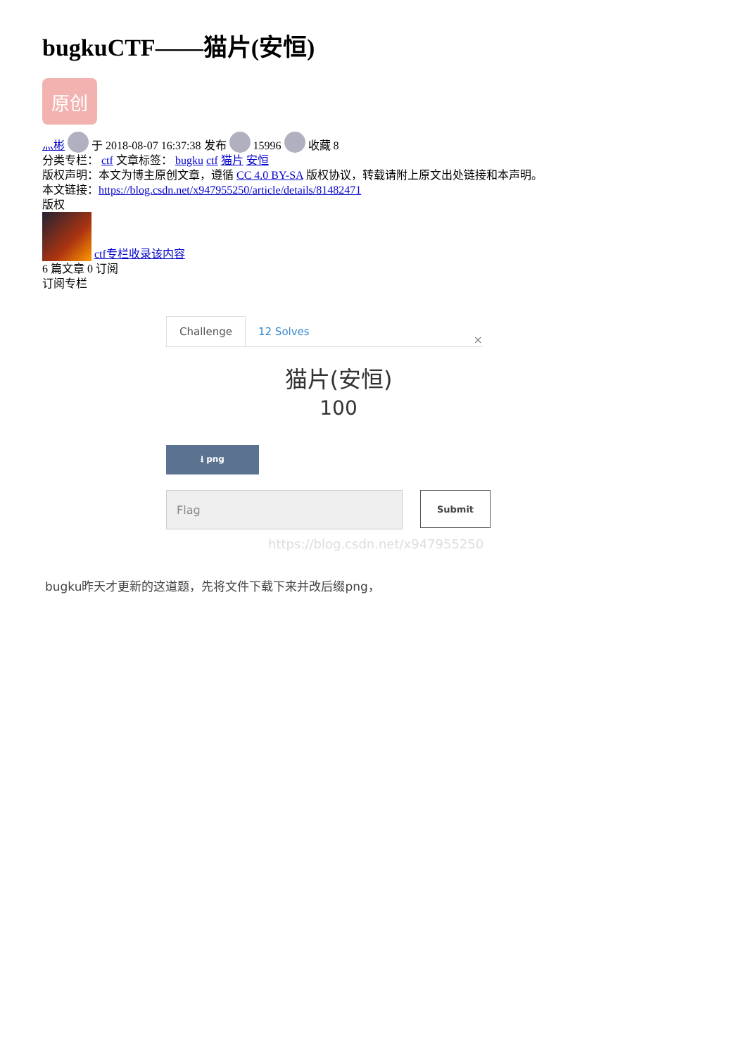bugkuCTF——猫片(安恒)
原创
灬彬 于 2018-08-07 16:37:38 发布 15996 收藏 8
分类专栏： ctf 文章标签： bugku ctf 猫片 安恒
版权声明：本文为博主原创文章，遵循 CC 4.0 BY-SA 版权协议，转载请附上原文出处链接和本声明。
本文链接：https://blog.csdn.net/x947955250/article/details/81482471
版权
ctf专栏收录该内容
6 篇文章 0 订阅
订阅专栏
Challenge 12 Solves ×
猫片(安恒)
100
⭳ png
Flag
Submit
https://blog.csdn.net/x947955250
bugku昨天才更新的这道题，先将文件下载下来并改后缀png，